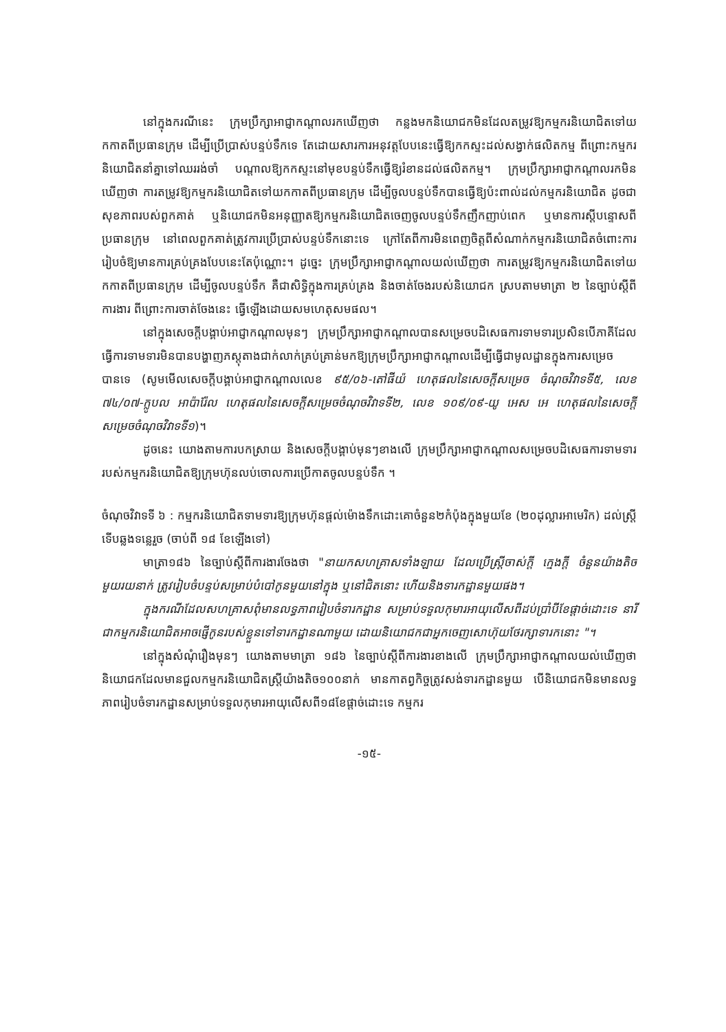នៅក្នុងករណីនេះ ក្រុមប្រឹក្សាអាជ្ញាកណ្តាលរកឃើញថា កន្លងមកនិយោជកមិនដែលតម្រូវឱ្យកម្មករនិយោជិតទៅយកកាតពីប្រធានក្រុម ដើម្បីប្រើប្រាស់បន្ទប់ទឹកទេ តែដោយសារការអនុវត្តបែបនេះធ្វើឱ្យកកស្ទះដល់សង្វាក់ផលិតកម្ម ពីព្រោះកម្មករនិយោជិតនាំគ្នាទៅឈររង់ចាំ បណ្តាលឱ្យកកស្ទះនៅមុខបន្ទប់ទឹកធ្វើឱ្យរំខានដល់ផលិតកម្ម។ ក្រុមប្រឹក្សាអាជ្ញាកណ្តាលរកមិនឃើញថា ការតម្រូវឱ្យកម្មករនិយោជិតទៅយកកាតពីប្រធានក្រុម ដើម្បីចូលបន្ទប់ទឹកបានធ្វើឱ្យប៉ះពាល់ដល់កម្មករនិយោជិត ដូចជាសុខភាពរបស់ពួកគាត់ ឬនិយោជកមិនអនុញ្ញាតឱ្យកម្មករនិយោជិតចេញចូលបន្ទប់ទឹកញឹកញាប់ពេក ឬមានការស្តីបន្ទោសពីប្រធានក្រុម នៅពេលពួកគាត់ត្រូវការប្រើប្រាស់បន្ទប់ទឹកនោះទេ ក្រៅតែពីការមិនពេញចិត្តពីសំណាក់កម្មករនិយោជិតចំពោះការរៀបចំឱ្យមានការគ្រប់គ្រងបែបនេះតែប៉ុណ្ណោះ។ ដូច្នេះ ក្រុមប្រឹក្សាអាជ្ញាកណ្តាលយល់ឃើញថា ការតម្រូវឱ្យកម្មករនិយោជិតទៅយកកាតពីប្រធានក្រុម ដើម្បីចូលបន្ទប់ទឹក គឺជាសិទ្ធិក្នុងការគ្រប់គ្រង និងចាត់ចែងរបស់និយោជក ស្របតាមមាត្រា ២ នៃច្បាប់ស្តីពីការងារ ពីព្រោះការចាត់ចែងនេះ ធ្វើឡើងដោយសមហេតុសមផល។
នៅក្នុងសេចក្តីបង្គាប់អាជ្ញាកណ្តាលមុនៗ ក្រុមប្រឹក្សាអាជ្ញាកណ្តាលបានសម្រេចបដិសេធការទាមទារប្រសិនបើភាគីដែលធ្វើការទាមទារមិនបានបង្ហាញភស្តុតាងជាក់លាក់គ្រប់គ្រាន់មកឱ្យក្រុមប្រឹក្សាអាជ្ញាកណ្តាលដើម្បីធ្វើជាមូលដ្ឋានក្នុងការសម្រេចបានទេ (សូមមើលសេចក្តីបង្គាប់អាជ្ញាកណ្តាលលេខ ៩៥/០៦-តៅផីយ៉ ហេតុផលនៃសេចក្តីសម្រេច ចំណុចវិវាទទី៥, លេខ ៧៤/០៧-ក្លូបល អាប៉ារ៉ែល ហេតុផលនៃសេចក្តីសម្រេចចំណុចវិវាទទី២, លេខ ១០៩/០៩-យូ អេស អេ ហេតុផលនៃសេចក្តីសម្រេចចំណុចវិវាទទី១)។
ដូចនេះ យោងតាមការបកស្រាយ និងសេចក្តីបង្គាប់មុនៗខាងលើ ក្រុមប្រឹក្សាអាជ្ញាកណ្តាលសម្រេចបដិសេធការទាមទាររបស់កម្មករនិយោជិតឱ្យក្រុមហ៊ុនលប់ចោលការប្រើកាតចូលបន្ទប់ទឹក ។
ចំណុចវិវាទទី ៦ : កម្មករនិយោជិតទាមទារឱ្យក្រុមហ៊ុនផ្តល់ម៉ោងទឹកដោះគោចំនួន២កំប៉ុងក្នុងមួយខែ (២០ដុល្លារអាមេរិក) ដល់ស្ត្រីទើបឆ្លងទន្លេរួច (ចាប់ពី ១៨ ខែឡើងទៅ)
មាត្រា១៨៦ នៃច្បាប់ស្តីពីការងារចែងថា "នាយកសហគ្រាសទាំងឡាយ ដែលប្រើស្ត្រីចាស់ក្តី ក្មេងក្តី ចំនួនយ៉ាងតិចមួយរយនាក់ ត្រូវរៀបចំបន្ទប់សម្រាប់បំបៅកូនមួយនៅក្នុង ឬនៅជិតនោះ ហើយនិងទារកដ្ឋានមួយផង។
ក្នុងករណីដែលសហគ្រាសពុំមានលទ្ធភាពរៀបចំទារកដ្ឋាន សម្រាប់ទទួលកុមារអាយុលើសពីដប់ប្រាំបីខែផ្តាច់ដោះទេ នារីជាកម្មករនិយោជិតអាចផ្ញើកូនរបស់ខ្លួនទៅទារកដ្ឋានណាមួយ ដោយនិយោជកជាអ្នកចេញសោហ៊ុយថែរក្សាទារកនោះ "។
នៅក្នុងសំណុំរឿងមុនៗ យោងតាមមាត្រា ១៨៦ នៃច្បាប់ស្តីពីការងារខាងលើ ក្រុមប្រឹក្សាអាជ្ញាកណ្តាលយល់ឃើញថា និយោជកដែលមានជួលកម្មករនិយោជិតស្ត្រីយ៉ាងតិច១០០នាក់ មានកាតព្វកិច្ចត្រូវសង់ទារកដ្ឋានមួយ បើនិយោជកមិនមានលទ្ធភាពរៀបចំទារកដ្ឋានសម្រាប់ទទួលកុមារអាយុលើសពី១៨ខែផ្តាច់ដោះទេ កម្មករ
-១៥-